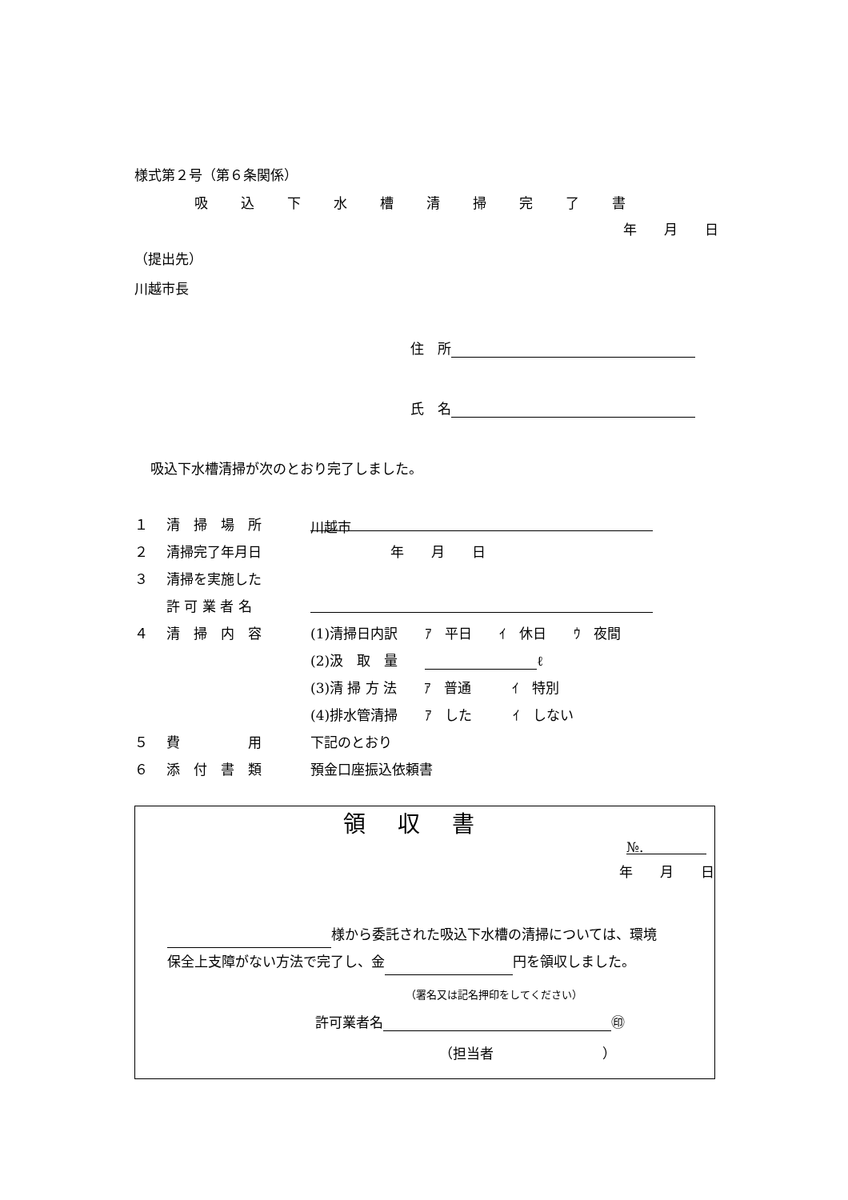様式第２号（第６条関係）
吸込下水槽清掃完了書
年　　月　　日
（提出先）
川越市長
住　所
氏　名
吸込下水槽清掃が次のとおり完了しました。
１ 清　掃　場　所 川越市
２ 清掃完了年月日 年　　月　　日
３ 清掃を実施した
許 可 業 者 名
４ 清　掃　内　容 (1)清掃日内訳　　ｱ　平日　　ｲ　休日　　ｳ　夜間
(2)汲　取　量　　 ℓ
(3)清 掃 方 法　　ｱ　普通　　　ｲ　特別
(4)排水管清掃　　ｱ　した　　　ｲ　しない
５ 費　　　　　用 下記のとおり
６ 添　付　書　類 預金口座振込依頼書
領収書
№.
年　　月　　日
様から委託された吸込下水槽の清掃については、環境保全上支障がない方法で完了し、金 円を領収しました。
（署名又は記名押印をしてください）
許可業者名 ㊞
（担当者　　　　　　　　）